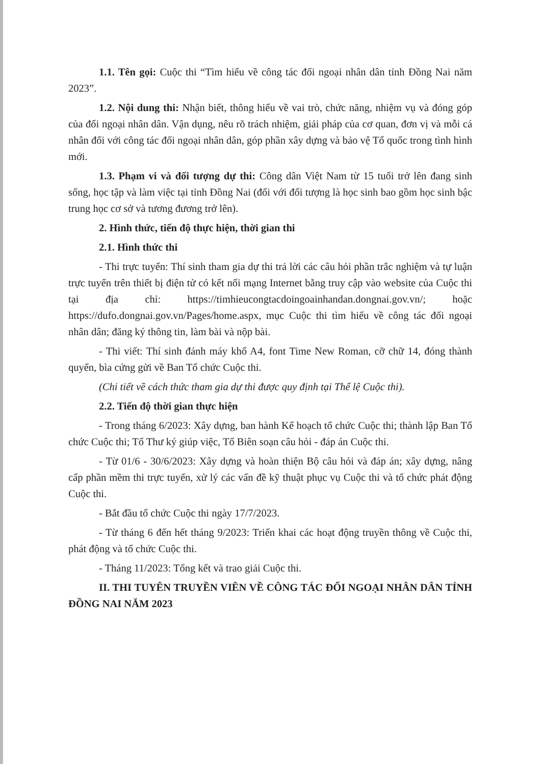1.1. Tên gọi: Cuộc thi “Tìm hiểu về công tác đối ngoại nhân dân tỉnh Đồng Nai năm 2023”.
1.2. Nội dung thi: Nhận biết, thông hiểu về vai trò, chức năng, nhiệm vụ và đóng góp của đối ngoại nhân dân. Vận dụng, nêu rõ trách nhiệm, giải pháp của cơ quan, đơn vị và mỗi cá nhân đối với công tác đối ngoại nhân dân, góp phần xây dựng và bảo vệ Tổ quốc trong tình hình mới.
1.3. Phạm vi và đối tượng dự thi: Công dân Việt Nam từ 15 tuổi trở lên đang sinh sống, học tập và làm việc tại tỉnh Đồng Nai (đối với đối tượng là học sinh bao gồm học sinh bậc trung học cơ sở và tương đương trở lên).
2. Hình thức, tiến độ thực hiện, thời gian thi
2.1. Hình thức thi
- Thi trực tuyến: Thí sinh tham gia dự thi trả lời các câu hỏi phần trắc nghiệm và tự luận trực tuyến trên thiết bị điện tử có kết nối mạng Internet bằng truy cập vào website của Cuộc thi tại địa chỉ: https://timhieucongtacdoingoainhandan.dongnai.gov.vn/; hoặc https://dufo.dongnai.gov.vn/Pages/home.aspx, mục Cuộc thi tìm hiểu về công tác đối ngoại nhân dân; đăng ký thông tin, làm bài và nộp bài.
- Thi viết: Thí sinh đánh máy khổ A4, font Time New Roman, cỡ chữ 14, đóng thành quyển, bìa cứng gửi về Ban Tổ chức Cuộc thi.
(Chi tiết về cách thức tham gia dự thi được quy định tại Thể lệ Cuộc thi).
2.2. Tiến độ thời gian thực hiện
- Trong tháng 6/2023: Xây dựng, ban hành Kế hoạch tổ chức Cuộc thi; thành lập Ban Tổ chức Cuộc thi; Tổ Thư ký giúp việc, Tổ Biên soạn câu hỏi - đáp án Cuộc thi.
- Từ 01/6 - 30/6/2023: Xây dựng và hoàn thiện Bộ câu hỏi và đáp án; xây dựng, nâng cấp phần mềm thi trực tuyến, xử lý các vấn đề kỹ thuật phục vụ Cuộc thi và tổ chức phát động Cuộc thi.
- Bắt đầu tổ chức Cuộc thi ngày 17/7/2023.
- Từ tháng 6 đến hết tháng 9/2023: Triển khai các hoạt động truyền thông về Cuộc thi, phát động và tổ chức Cuộc thi.
- Tháng 11/2023: Tổng kết và trao giải Cuộc thi.
II. THI TUYÊN TRUYỀN VIÊN VỀ CÔNG TÁC ĐỐI NGOẠI NHÂN DÂN TỈNH ĐỒNG NAI NĂM 2023